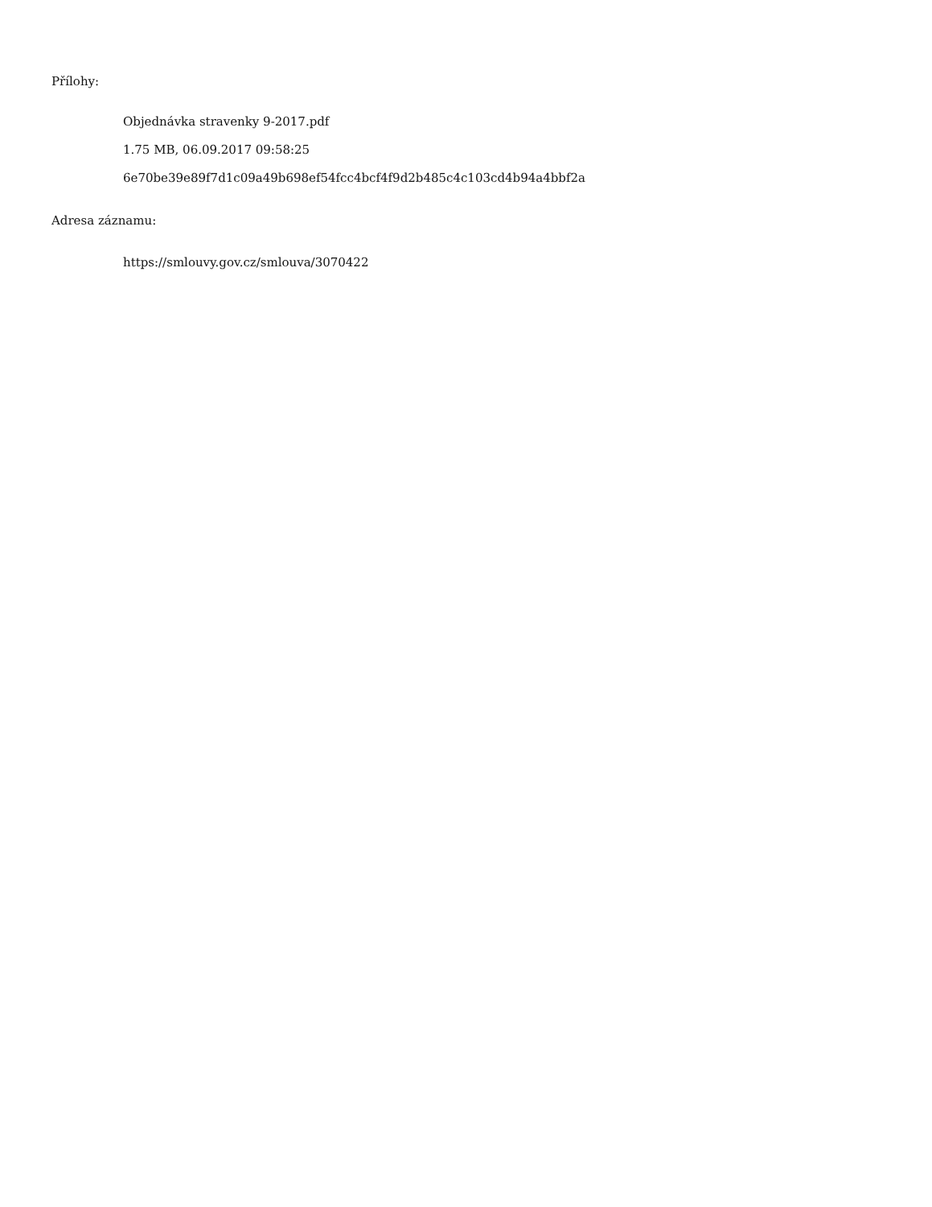Přílohy:
Objednávka stravenky 9-2017.pdf
1.75 MB, 06.09.2017 09:58:25
6e70be39e89f7d1c09a49b698ef54fcc4bcf4f9d2b485c4c103cd4b94a4bbf2a
Adresa záznamu:
https://smlouvy.gov.cz/smlouva/3070422